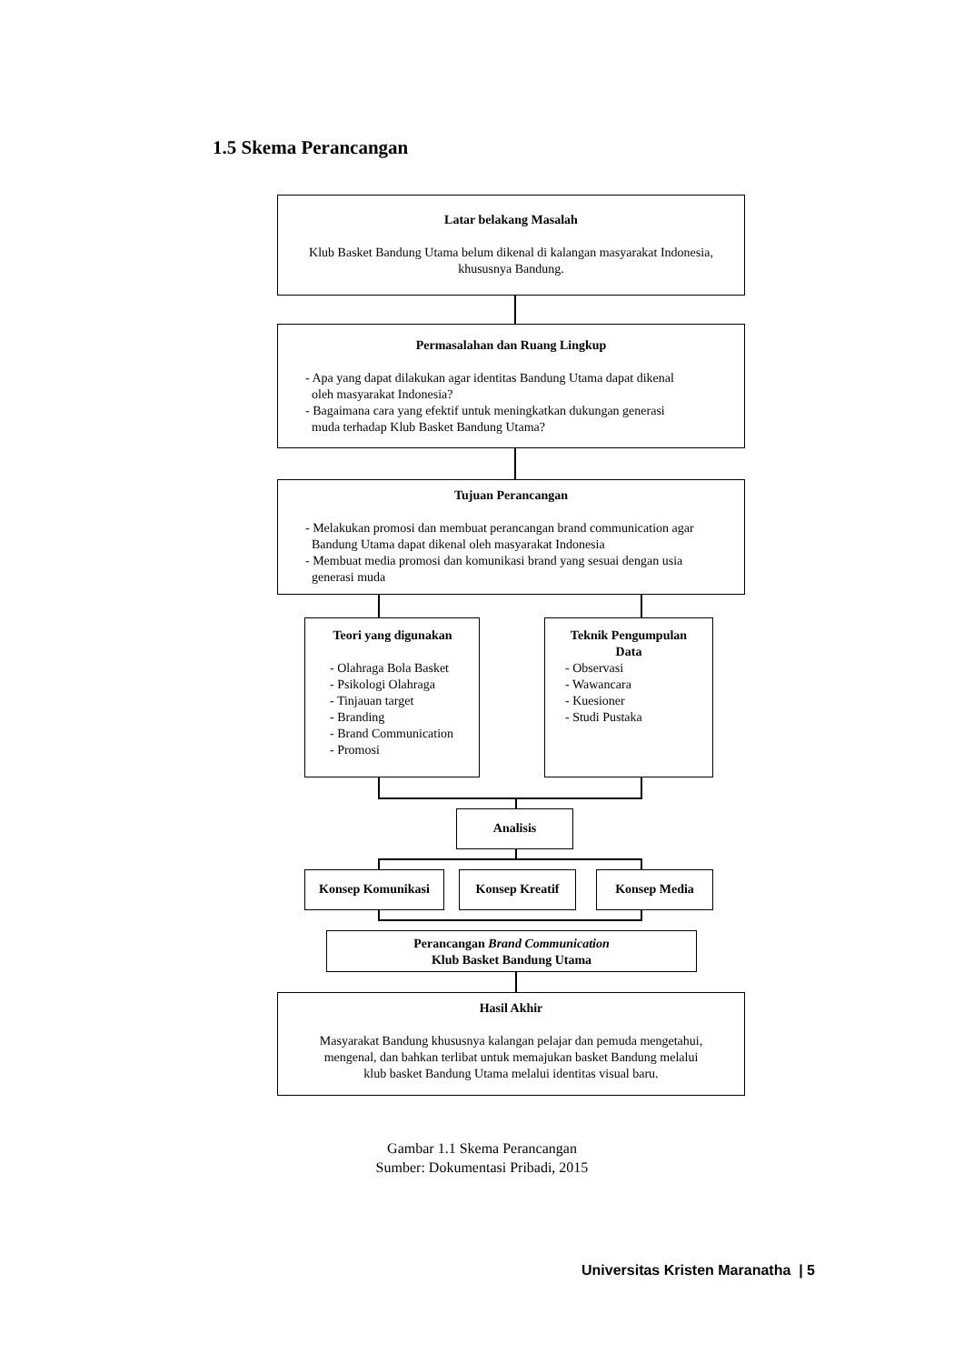1.5 Skema Perancangan
Latar belakang Masalah
Klub Basket Bandung Utama belum dikenal di kalangan masyarakat Indonesia,
khususnya Bandung.
Permasalahan dan Ruang Lingkup
- Apa yang dapat dilakukan agar identitas Bandung Utama dapat dikenal
oleh masyarakat Indonesia?
- Bagaimana cara yang efektif untuk meningkatkan dukungan generasi
muda terhadap Klub Basket Bandung Utama?
Tujuan Perancangan
- Melakukan promosi dan membuat perancangan brand communication agar
Bandung Utama dapat dikenal oleh masyarakat Indonesia
- Membuat media promosi dan komunikasi brand yang sesuai dengan usia
generasi muda
Teori yang digunakan
- Olahraga Bola Basket
- Psikologi Olahraga
- Tinjauan target
- Branding
- Brand Communication
- Promosi
Teknik Pengumpulan
Data
- Observasi
- Wawancara
- Kuesioner
- Studi Pustaka
Analisis
Konsep Komunikasi Konsep Kreatif Konsep Media
Perancangan Brand Communication
Klub Basket Bandung Utama
Hasil Akhir
Masyarakat Bandung khususnya kalangan pelajar dan pemuda mengetahui,
mengenal, dan bahkan terlibat untuk memajukan basket Bandung melalui
klub basket Bandung Utama melalui identitas visual baru.
Gambar 1.1 Skema Perancangan
Sumber: Dokumentasi Pribadi, 2015
Universitas Kristen Maranatha | 5